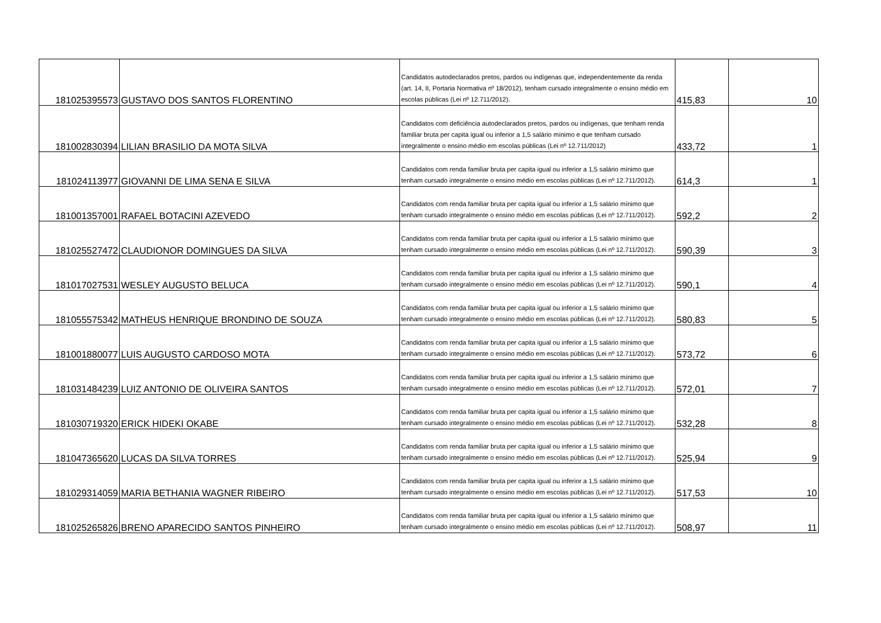| 181025395573 | GUSTAVO DOS SANTOS FLORENTINO | Candidatos autodeclarados pretos, pardos ou indígenas que, independentemente da renda (art. 14, II, Portaria Normativa nº 18/2012), tenham cursado integralmente o ensino médio em escolas públicas (Lei nº 12.711/2012). | 415,83 | 10 |
| 181002830394 | LILIAN BRASILIO DA MOTA SILVA | Candidatos com deficiência autodeclarados pretos, pardos ou indígenas, que tenham renda familiar bruta per capita igual ou inferior a 1,5 salário mínimo e que tenham cursado integralmente o ensino médio em escolas públicas (Lei nº 12.711/2012) | 433,72 | 1 |
| 181024113977 | GIOVANNI DE LIMA SENA E SILVA | Candidatos com renda familiar bruta per capita igual ou inferior a 1,5 salário mínimo que tenham cursado integralmente o ensino médio em escolas públicas (Lei nº 12.711/2012). | 614,3 | 1 |
| 181001357001 | RAFAEL BOTACINI AZEVEDO | Candidatos com renda familiar bruta per capita igual ou inferior a 1,5 salário mínimo que tenham cursado integralmente o ensino médio em escolas públicas (Lei nº 12.711/2012). | 592,2 | 2 |
| 181025527472 | CLAUDIONOR DOMINGUES DA SILVA | Candidatos com renda familiar bruta per capita igual ou inferior a 1,5 salário mínimo que tenham cursado integralmente o ensino médio em escolas públicas (Lei nº 12.711/2012). | 590,39 | 3 |
| 181017027531 | WESLEY AUGUSTO BELUCA | Candidatos com renda familiar bruta per capita igual ou inferior a 1,5 salário mínimo que tenham cursado integralmente o ensino médio em escolas públicas (Lei nº 12.711/2012). | 590,1 | 4 |
| 181055575342 | MATHEUS HENRIQUE BRONDINO DE SOUZA | Candidatos com renda familiar bruta per capita igual ou inferior a 1,5 salário mínimo que tenham cursado integralmente o ensino médio em escolas públicas (Lei nº 12.711/2012). | 580,83 | 5 |
| 181001880077 | LUIS AUGUSTO CARDOSO MOTA | Candidatos com renda familiar bruta per capita igual ou inferior a 1,5 salário mínimo que tenham cursado integralmente o ensino médio em escolas públicas (Lei nº 12.711/2012). | 573,72 | 6 |
| 181031484239 | LUIZ ANTONIO DE OLIVEIRA SANTOS | Candidatos com renda familiar bruta per capita igual ou inferior a 1,5 salário mínimo que tenham cursado integralmente o ensino médio em escolas públicas (Lei nº 12.711/2012). | 572,01 | 7 |
| 181030719320 | ERICK HIDEKI OKABE | Candidatos com renda familiar bruta per capita igual ou inferior a 1,5 salário mínimo que tenham cursado integralmente o ensino médio em escolas públicas (Lei nº 12.711/2012). | 532,28 | 8 |
| 181047365620 | LUCAS DA SILVA TORRES | Candidatos com renda familiar bruta per capita igual ou inferior a 1,5 salário mínimo que tenham cursado integralmente o ensino médio em escolas públicas (Lei nº 12.711/2012). | 525,94 | 9 |
| 181029314059 | MARIA BETHANIA WAGNER RIBEIRO | Candidatos com renda familiar bruta per capita igual ou inferior a 1,5 salário mínimo que tenham cursado integralmente o ensino médio em escolas públicas (Lei nº 12.711/2012). | 517,53 | 10 |
| 181025265826 | BRENO APARECIDO SANTOS PINHEIRO | Candidatos com renda familiar bruta per capita igual ou inferior a 1,5 salário mínimo que tenham cursado integralmente o ensino médio em escolas públicas (Lei nº 12.711/2012). | 508,97 | 11 |